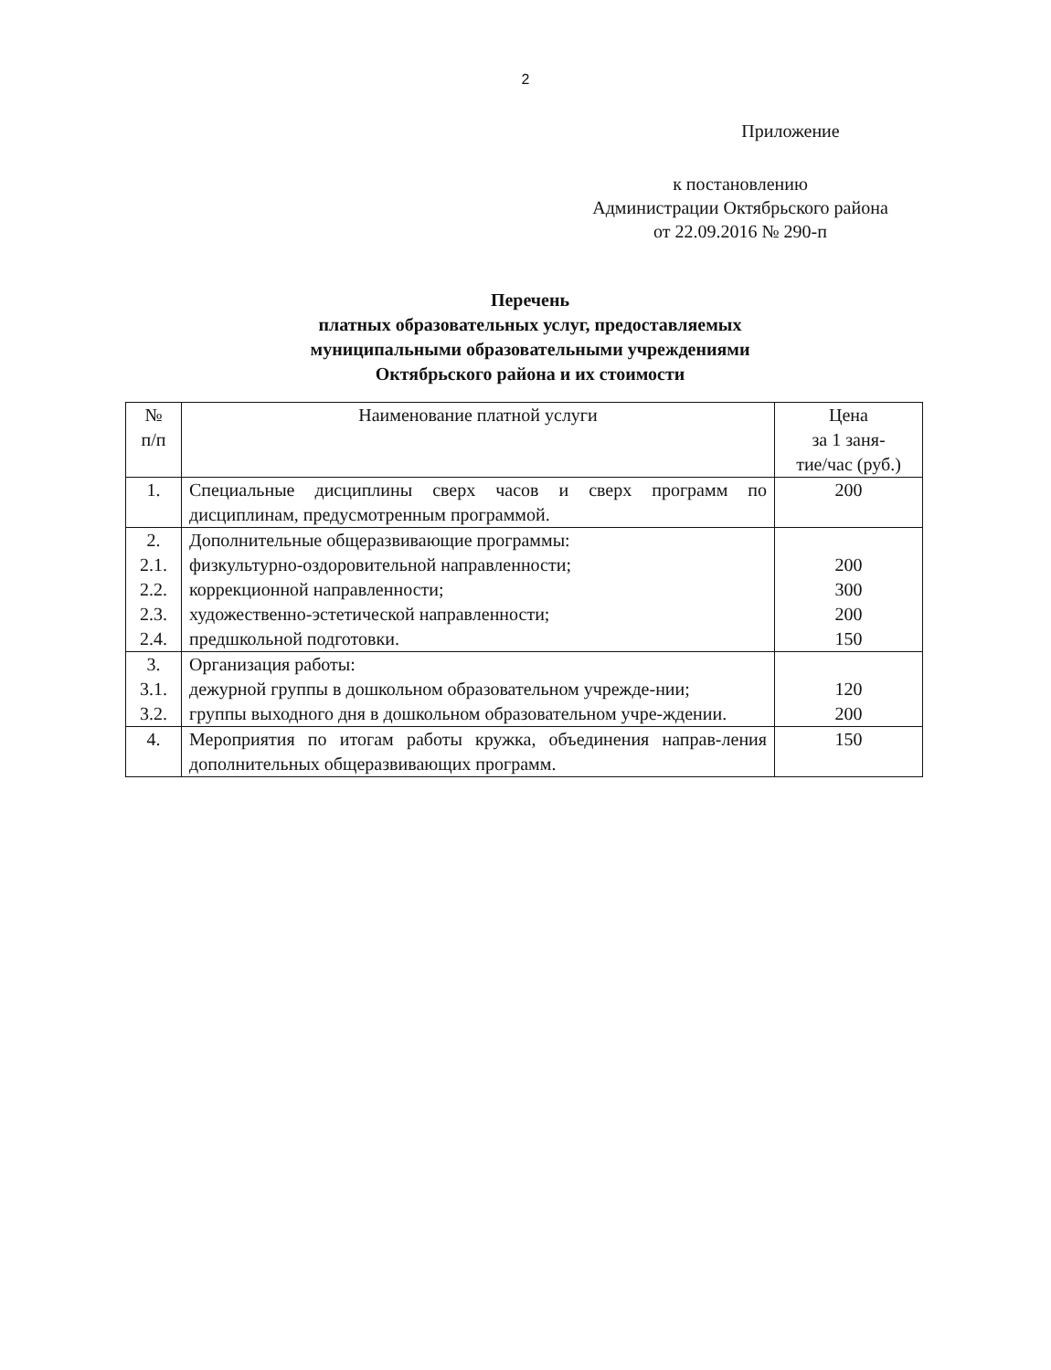2
Приложение
к постановлению
Администрации Октябрьского района
от 22.09.2016 № 290-п
Перечень
платных образовательных услуг, предоставляемых
муниципальными образовательными учреждениями
Октябрьского района и их стоимости
| № п/п | Наименование платной услуги | Цена за 1 заня- тие/час (руб.) |
| --- | --- | --- |
| 1. | Специальные дисциплины сверх часов и сверх программ по дисциплинам, предусмотренным программой. | 200 |
| 2. 2.1. 2.2. 2.3. 2.4. | Дополнительные общеразвивающие программы: физкультурно-оздоровительной направленности; коррекционной направленности; художественно-эстетической направленности; предшкольной подготовки. | 200 300 200 150 |
| 3. 3.1. 3.2. | Организация работы: дежурной группы в дошкольном образовательном учрежде-нии; группы выходного дня в дошкольном образовательном учре-ждении. | 120 200 |
| 4. | Мероприятия по итогам работы кружка, объединения направ-ления дополнительных общеразвивающих программ. | 150 |